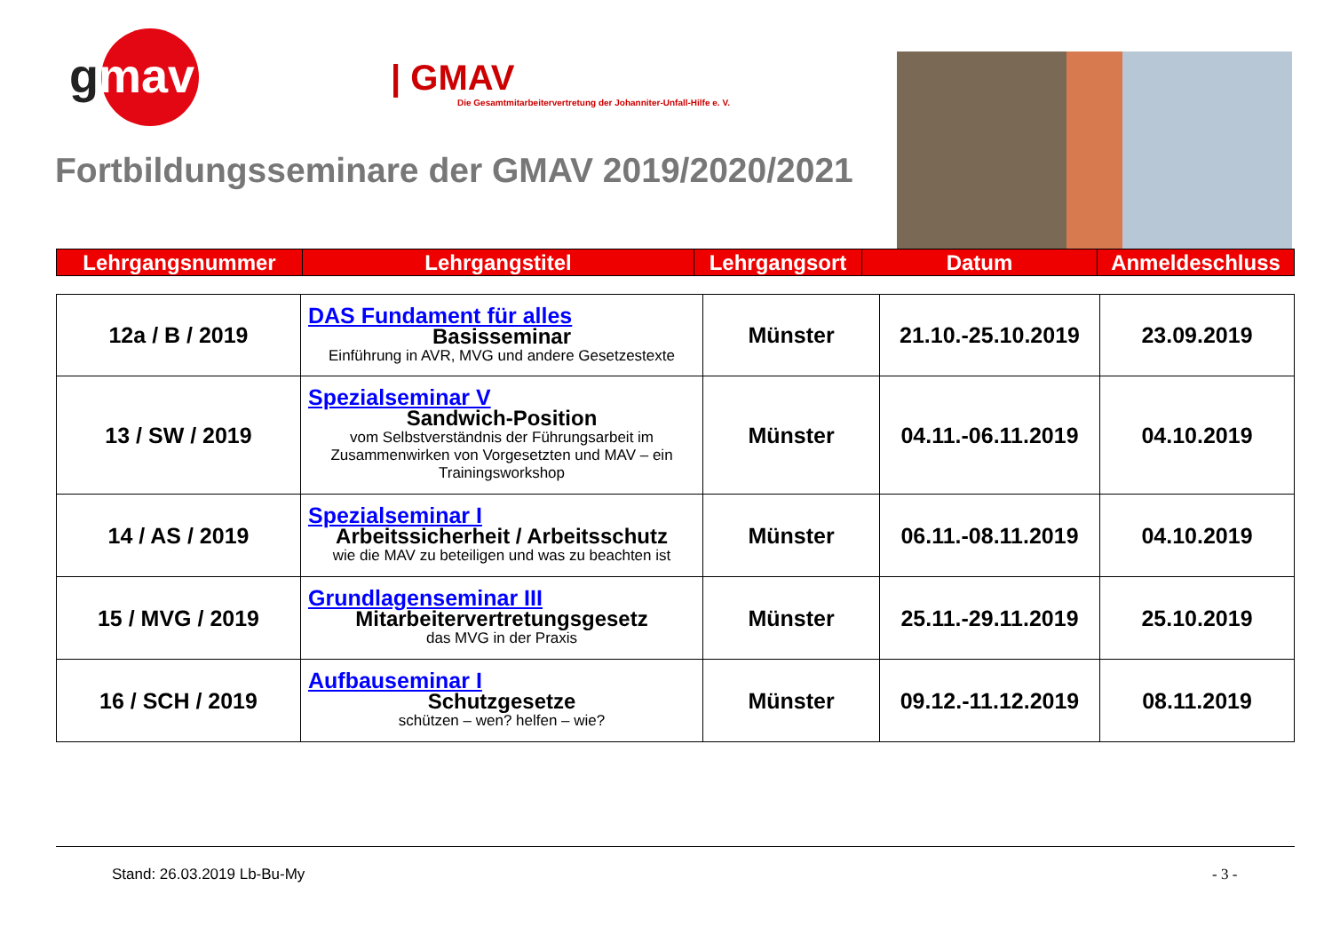gmav
| GMAV
Die Gesamtmitarbeitervertretung der Johanniter-Unfall-Hilfe e. V.
Fortbildungsseminare der GMAV 2019/2020/2021
| Lehrgangsnummer | Lehrgangstitel | Lehrgangsort | Datum | Anmeldeschluss |
| 12a / B / 2019 | DAS Fundament für alles Basisseminar Einführung in AVR, MVG und andere Gesetzestexte | Münster | 21.10.-25.10.2019 | 23.09.2019 |
| 13 / SW / 2019 | Spezialseminar V Sandwich-Position vom Selbstverständnis der Führungsarbeit im Zusammenwirken von Vorgesetzten und MAV – ein Trainingsworkshop | Münster | 04.11.-06.11.2019 | 04.10.2019 |
| 14 / AS / 2019 | Spezialseminar I Arbeitssicherheit / Arbeitsschutz wie die MAV zu beteiligen und was zu beachten ist | Münster | 06.11.-08.11.2019 | 04.10.2019 |
| 15 / MVG / 2019 | Grundlagenseminar III Mitarbeitervertretungsgesetz das MVG in der Praxis | Münster | 25.11.-29.11.2019 | 25.10.2019 |
| 16 / SCH / 2019 | Aufbauseminar I Schutzgesetze schützen – wen? helfen – wie? | Münster | 09.12.-11.12.2019 | 08.11.2019 |
Stand: 26.03.2019 Lb-Bu-My - 3 -